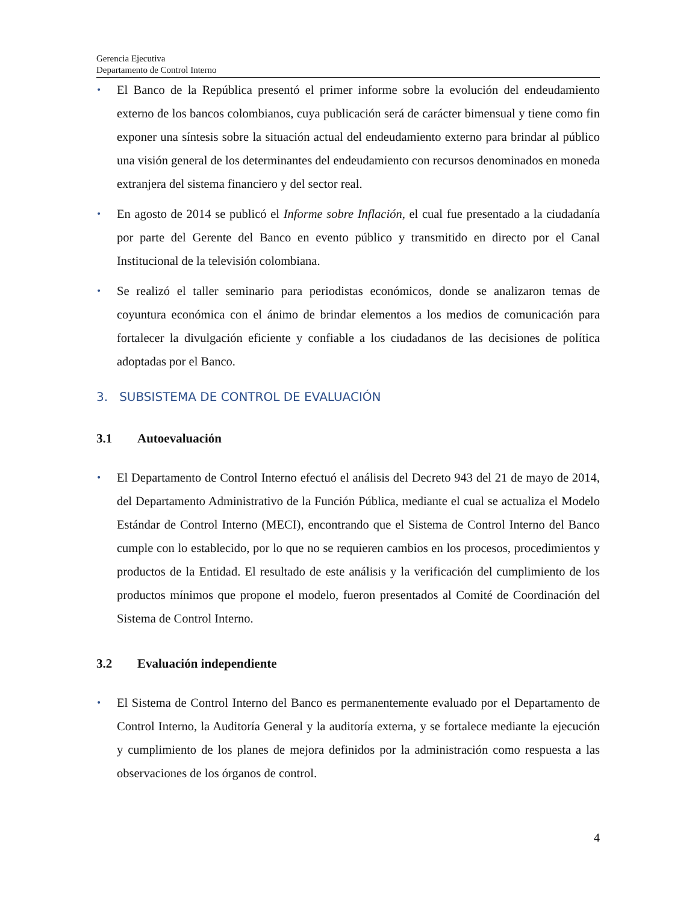Gerencia Ejecutiva
Departamento de Control Interno
• El Banco de la República presentó el primer informe sobre la evolución del endeudamiento externo de los bancos colombianos, cuya publicación será de carácter bimensual y tiene como fin exponer una síntesis sobre la situación actual del endeudamiento externo para brindar al público una visión general de los determinantes del endeudamiento con recursos denominados en moneda extranjera del sistema financiero y del sector real.
• En agosto de 2014 se publicó el Informe sobre Inflación, el cual fue presentado a la ciudadanía por parte del Gerente del Banco en evento público y transmitido en directo por el Canal Institucional de la televisión colombiana.
• Se realizó el taller seminario para periodistas económicos, donde se analizaron temas de coyuntura económica con el ánimo de brindar elementos a los medios de comunicación para fortalecer la divulgación eficiente y confiable a los ciudadanos de las decisiones de política adoptadas por el Banco.
3. SUBSISTEMA DE CONTROL DE EVALUACIÓN
3.1 Autoevaluación
• El Departamento de Control Interno efectuó el análisis del Decreto 943 del 21 de mayo de 2014, del Departamento Administrativo de la Función Pública, mediante el cual se actualiza el Modelo Estándar de Control Interno (MECI), encontrando que el Sistema de Control Interno del Banco cumple con lo establecido, por lo que no se requieren cambios en los procesos, procedimientos y productos de la Entidad. El resultado de este análisis y la verificación del cumplimiento de los productos mínimos que propone el modelo, fueron presentados al Comité de Coordinación del Sistema de Control Interno.
3.2 Evaluación independiente
• El Sistema de Control Interno del Banco es permanentemente evaluado por el Departamento de Control Interno, la Auditoría General y la auditoría externa, y se fortalece mediante la ejecución y cumplimiento de los planes de mejora definidos por la administración como respuesta a las observaciones de los órganos de control.
4